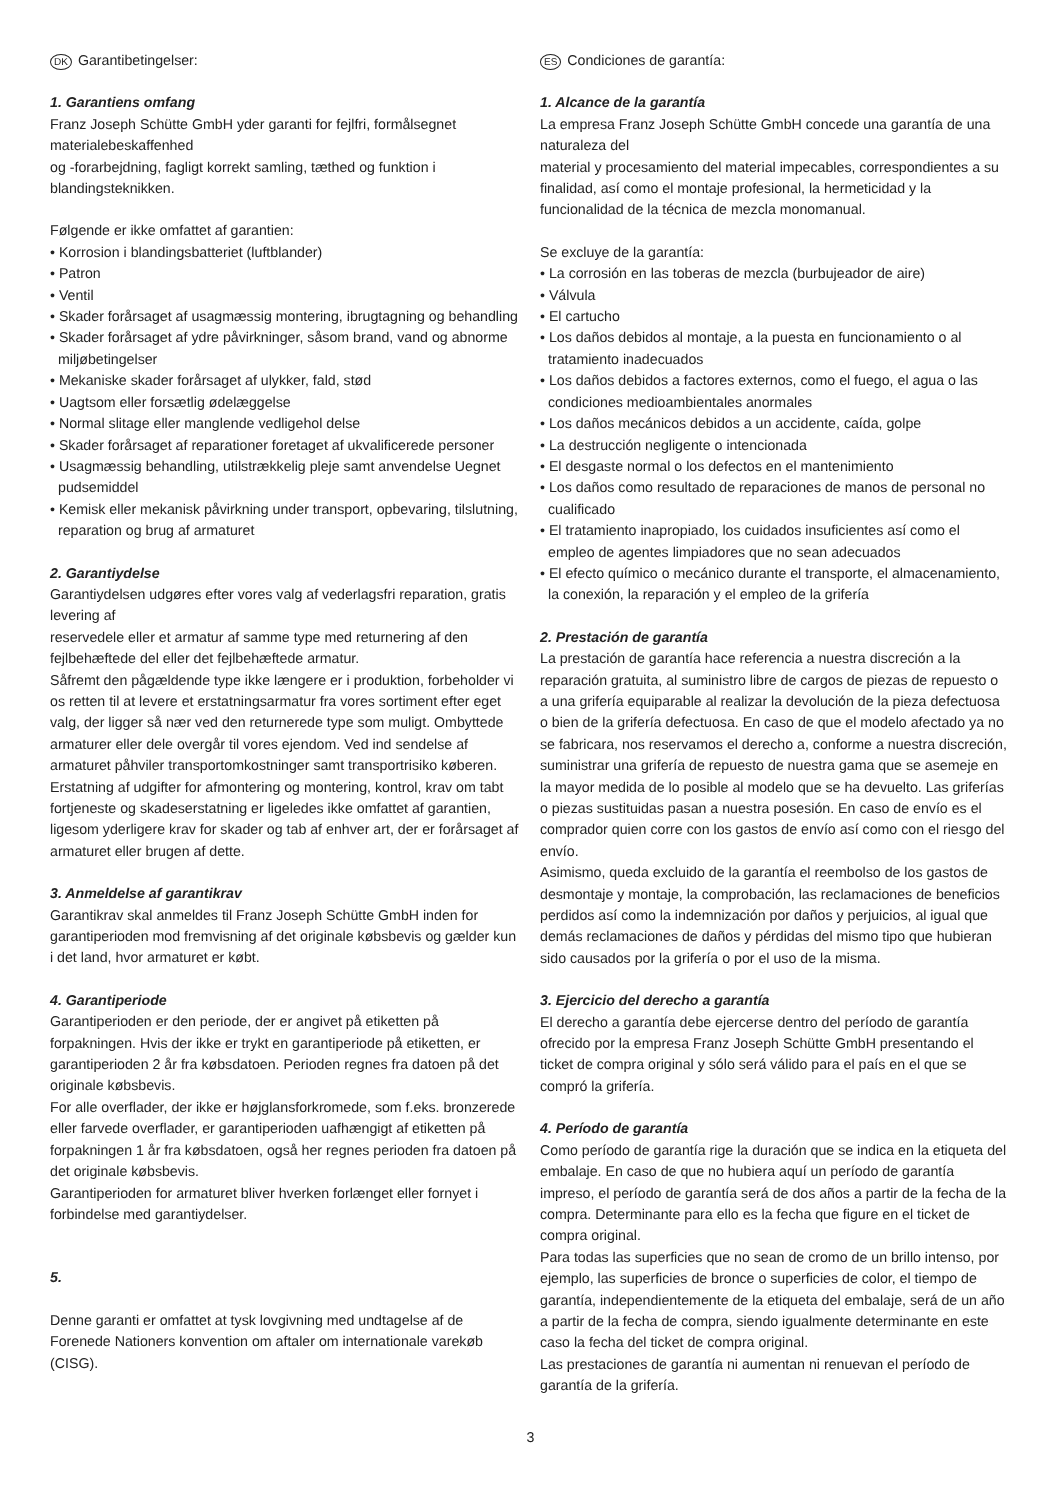DK Garantibetingelser:
1. Garantiens omfang
Franz Joseph Schütte GmbH yder garanti for fejlfri, formålsegnet materialebeskaffenhed
og -forarbejdning, fagligt korrekt samling, tæthed og funktion i blandingsteknikken.
Følgende er ikke omfattet af garantien:
• Korrosion i blandingsbatteriet (luftblander)
• Patron
• Ventil
• Skader forårsaget af usagmæssig montering, ibrugtagning og behandling
• Skader forårsaget af ydre påvirkninger, såsom brand, vand og abnorme miljøbetingelser
• Mekaniske skader forårsaget af ulykker, fald, stød
• Uagtsom eller forsætlig ødelæggelse
• Normal slitage eller manglende vedligehol delse
• Skader forårsaget af reparationer foretaget af ukvalificerede personer
• Usagmæssig behandling, utilstrækkelig pleje samt anvendelse Uegnet pudsemiddel
• Kemisk eller mekanisk påvirkning under transport, opbevaring, tilslutning, reparation og brug af armaturet
2. Garantiydelse
Garantiydelsen udgøres efter vores valg af vederlagsfri reparation, gratis levering af
reservedele eller et armatur af samme type med returnering af den fejlbehæftede del eller det fejlbehæftede armatur.
Såfremt den pågældende type ikke længere er i produktion, forbeholder vi os retten til at levere et erstatningsarmatur fra vores sortiment efter eget valg, der ligger så nær ved den returnerede type som muligt. Ombyttede armaturer eller dele overgår til vores ejendom. Ved ind sendelse af armaturet påhviler transportomkostninger samt transportrisiko køberen.
Erstatning af udgifter for afmontering og montering, kontrol, krav om tabt fortjeneste og skadeserstatning er ligeledes ikke omfattet af garantien, ligesom yderligere krav for skader og tab af enhver art, der er forårsaget af armaturet eller brugen af dette.
3. Anmeldelse af garantikrav
Garantikrav skal anmeldes til Franz Joseph Schütte GmbH inden for garantiperioden mod fremvisning af det originale købsbevis og gælder kun i det land, hvor armaturet er købt.
4. Garantiperiode
Garantiperioden er den periode, der er angivet på etiketten på forpakningen. Hvis der ikke er trykt en garantiperiode på etiketten, er garantiperioden 2 år fra købsdatoen. Perioden regnes fra datoen på det originale købsbevis.
For alle overflader, der ikke er højglansforkromede, som f.eks. bronzerede eller farvede overflader, er garantiperioden uafhængigt af etiketten på forpakningen 1 år fra købsdatoen, også her regnes perioden fra datoen på det originale købsbevis.
Garantiperioden for armaturet bliver hverken forlænget eller fornyet i forbindelse med garantiydelser.
5.
Denne garanti er omfattet at tysk lovgivning med undtagelse af de Forenede Nationers konvention om aftaler om internationale varekøb (CISG).
ES Condiciones de garantía:
1. Alcance de la garantía
La empresa Franz Joseph Schütte GmbH concede una garantía de una naturaleza del
material y procesamiento del material impecables, correspondientes a su finalidad, así como el montaje profesional, la hermeticidad y la funcionalidad de la técnica de mezcla monomanual.
Se excluye de la garantía:
• La corrosión en las toberas de mezcla (burbujeador de aire)
• Válvula
• El cartucho
• Los daños debidos al montaje, a la puesta en funcionamiento o al tratamiento inadecuados
• Los daños debidos a factores externos, como el fuego, el agua o las condiciones medioambientales anormales
• Los daños mecánicos debidos a un accidente, caída, golpe
• La destrucción negligente o intencionada
• El desgaste normal o los defectos en el mantenimiento
• Los daños como resultado de reparaciones de manos de personal no cualificado
• El tratamiento inapropiado, los cuidados insuficientes así como el empleo de agentes limpiadores que no sean adecuados
• El efecto químico o mecánico durante el transporte, el almacenamiento, la conexión, la reparación y el empleo de la grifería
2. Prestación de garantía
La prestación de garantía hace referencia a nuestra discreción a la reparación gratuita, al suministro libre de cargos de piezas de repuesto o a una grifería equiparable al realizar la devolución de la pieza defectuosa o bien de la grifería defectuosa. En caso de que el modelo afectado ya no se fabricara, nos reservamos el derecho a, conforme a nuestra discreción, suministrar una grifería de repuesto de nuestra gama que se asemeje en la mayor medida de lo posible al modelo que se ha devuelto. Las griferías o piezas sustituidas pasan a nuestra posesión. En caso de envío es el comprador quien corre con los gastos de envío así como con el riesgo del envío.
Asimismo, queda excluido de la garantía el reembolso de los gastos de desmontaje y montaje, la comprobación, las reclamaciones de beneficios perdidos así como la indemnización por daños y perjuicios, al igual que demás reclamaciones de daños y pérdidas del mismo tipo que hubieran sido causados por la grifería o por el uso de la misma.
3. Ejercicio del derecho a garantía
El derecho a garantía debe ejercerse dentro del período de garantía ofrecido por la empresa Franz Joseph Schütte GmbH presentando el ticket de compra original y sólo será válido para el país en el que se compró la grifería.
4. Período de garantía
Como período de garantía rige la duración que se indica en la etiqueta del embalaje. En caso de que no hubiera aquí un período de garantía impreso, el período de garantía será de dos años a partir de la fecha de la compra. Determinante para ello es la fecha que figure en el ticket de compra original.
Para todas las superficies que no sean de cromo de un brillo intenso, por ejemplo, las superficies de bronce o superficies de color, el tiempo de garantía, independientemente de la etiqueta del embalaje, será de un año a partir de la fecha de compra, siendo igualmente determinante en este caso la fecha del ticket de compra original.
Las prestaciones de garantía ni aumentan ni renuevan el período de garantía de la grifería.
3